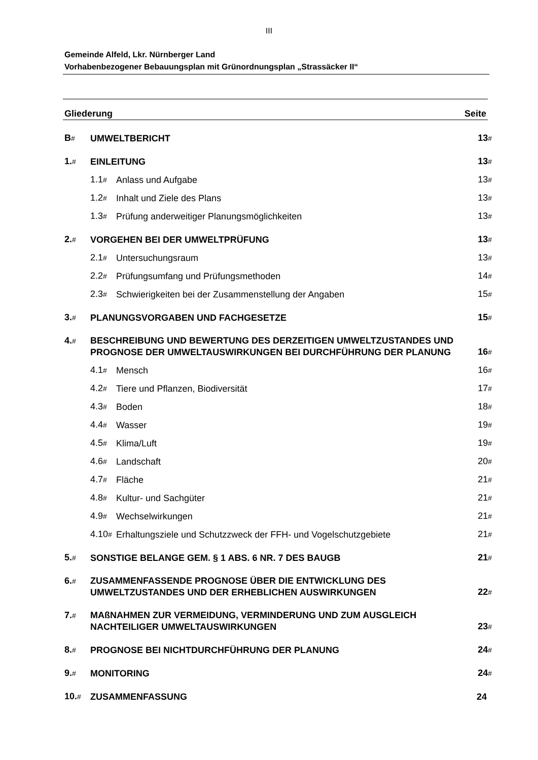III
Gemeinde Alfeld, Lkr. Nürnberger Land
Vorhabenbezogener Bebauungsplan mit Grünordnungsplan „Strassäcker II“
Gliederung Seite
B# UMWELTBERICHT 13#
1.# EINLEITUNG 13#
1.1# Anlass und Aufgabe 13#
1.2# Inhalt und Ziele des Plans 13#
1.3# Prüfung anderweitiger Planungsmöglichkeiten 13#
2.# VORGEHEN BEI DER UMWELTPRÜFUNG 13#
2.1# Untersuchungsraum 13#
2.2# Prüfungsumfang und Prüfungsmethoden 14#
2.3# Schwierigkeiten bei der Zusammenstellung der Angaben 15#
3.# PLANUNGSVORGABEN UND FACHGESETZE 15#
4.# BESCHREIBUNG UND BEWERTUNG DES DERZEITIGEN UMWELTZUSTANDES UND PROGNOSE DER UMWELTAUSWIRKUNGEN BEI DURCHFÜHRUNG DER PLANUNG 16#
4.1# Mensch 16#
4.2# Tiere und Pflanzen, Biodiversität 17#
4.3# Boden 18#
4.4# Wasser 19#
4.5# Klima/Luft 19#
4.6# Landschaft 20#
4.7# Fläche 21#
4.8# Kultur- und Sachgüter 21#
4.9# Wechselwirkungen 21#
4.10# Erhaltungsziele und Schutzzweck der FFH- und Vogelschutzgebiete 21#
5.# SONSTIGE BELANGE GEM. § 1 ABS. 6 NR. 7 DES BAUGB 21#
6.# ZUSAMMENFASSENDE PROGNOSE ÜBER DIE ENTWICKLUNG DES UMWELTZUSTANDES UND DER ERHEBLICHEN AUSWIRKUNGEN 22#
7.# MAßNAHMEN ZUR VERMEIDUNG, VERMINDERUNG UND ZUM AUSGLEICH NACHTEILIGER UMWELTAUSWIRKUNGEN 23#
8.# PROGNOSE BEI NICHTDURCHFÜHRUNG DER PLANUNG 24#
9.# MONITORING 24#
10.# ZUSAMMENFASSUNG 24